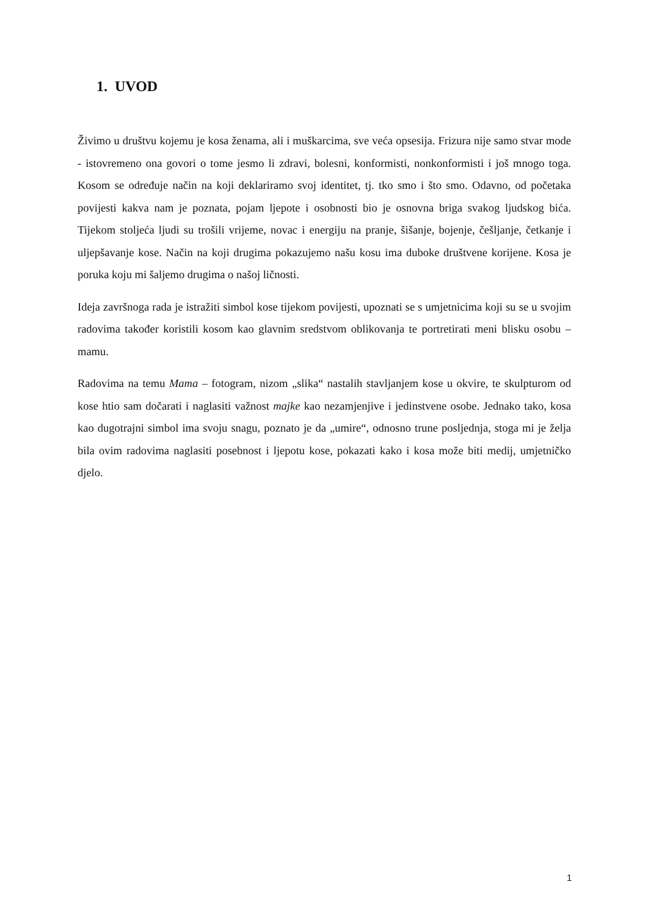1. UVOD
Živimo u društvu kojemu je kosa ženama, ali i muškarcima, sve veća opsesija. Frizura nije samo stvar mode - istovremeno ona govori o tome jesmo li zdravi, bolesni, konformisti, nonkonformisti i još mnogo toga. Kosom se određuje način na koji deklariramo svoj identitet, tj. tko smo i što smo. Odavno, od početaka povijesti kakva nam je poznata, pojam ljepote i osobnosti bio je osnovna briga svakog ljudskog bića. Tijekom stoljeća ljudi su trošili vrijeme, novac i energiju na pranje, šišanje, bojenje, češljanje, četkanje i uljepšavanje kose. Način na koji drugima pokazujemo našu kosu ima duboke društvene korijene. Kosa je poruka koju mi šaljemo drugima o našoj ličnosti.
Ideja završnoga rada je istražiti simbol kose tijekom povijesti, upoznati se s umjetnicima koji su se u svojim radovima također koristili kosom kao glavnim sredstvom oblikovanja te portretirati meni blisku osobu – mamu.
Radovima na temu Mama – fotogram, nizom „slika“ nastalih stavljanjem kose u okvire, te skulpturom od kose htio sam dočarati i naglasiti važnost majke kao nezamjenjive i jedinstvene osobe. Jednako tako, kosa kao dugotrajni simbol ima svoju snagu, poznato je da „umire“, odnosno trune posljednja, stoga mi je želja bila ovim radovima naglasiti posebnost i ljepotu kose, pokazati kako i kosa može biti medij, umjetničko djelo.
1